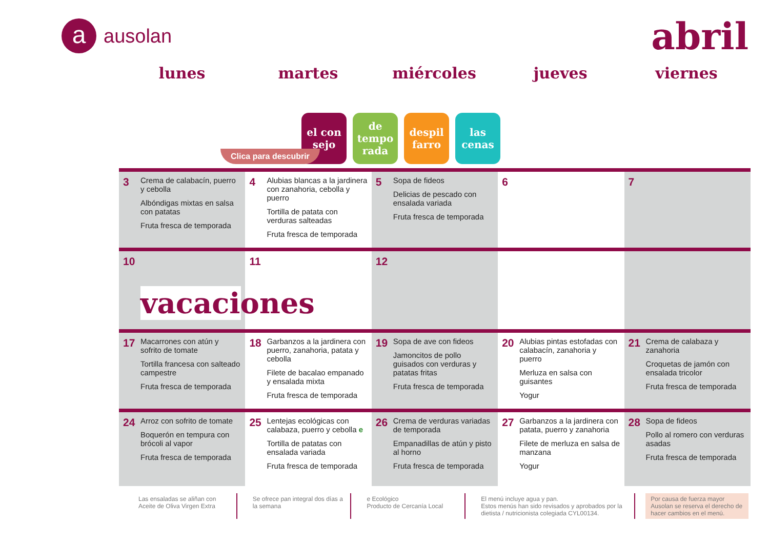aausolan
abril
lunes martes miércoles jueves viernes
el con sejo
de tempo rada
despil farro
las cenas
Clica para descubrir
| 3 Crema de calabacín, puerro y cebolla Albóndigas mixtas en salsa con patatas Fruta fresca de temporada | 4 Alubias blancas a la jardinera con zanahoria, cebolla y puerro Tortilla de patata con verduras salteadas Fruta fresca de temporada | 5 Sopa de fideos Delicias de pescado con ensalada variada Fruta fresca de temporada | 6 | 7 |
| 10 vacaciones | 11 | 12 | | |
| 17 Macarrones con atún y sofrito de tomate Tortilla francesa con salteado campestre Fruta fresca de temporada | 18 Garbanzos a la jardinera con puerro, zanahoria, patata y cebolla Filete de bacalao empanado y ensalada mixta Fruta fresca de temporada | 19 Sopa de ave con fideos Jamoncitos de pollo guisados con verduras y patatas fritas Fruta fresca de temporada | 20 Alubias pintas estofadas con calabacín, zanahoria y puerro Merluza en salsa con guisantes Yogur | 21 Crema de calabaza y zanahoria Croquetas de jamón con ensalada tricolor Fruta fresca de temporada |
| 24 Arroz con sofrito de tomate Boquerón en tempura con brócoli al vapor Fruta fresca de temporada | 25 Lentejas ecológicas con calabaza, puerro y cebolla e Tortilla de patatas con ensalada variada Fruta fresca de temporada | 26 Crema de verduras variadas de temporada Empanadillas de atún y pisto al horno Fruta fresca de temporada | 27 Garbanzos a la jardinera con patata, puerro y zanahoria Filete de merluza en salsa de manzana Yogur | 28 Sopa de fideos Pollo al romero con verduras asadas Fruta fresca de temporada |
Las ensaladas se aliñan con Aceite de Oliva Virgen Extra
Se ofrece pan integral dos días a la semana
e Ecológico
Producto de Cercanía Local
El menú incluye agua y pan.
Estos menús han sido revisados y aprobados por la dietista / nutricionista colegiada CYL00134.
Por causa de fuerza mayor Ausolan se reserva el derecho de hacer cambios en el menú.